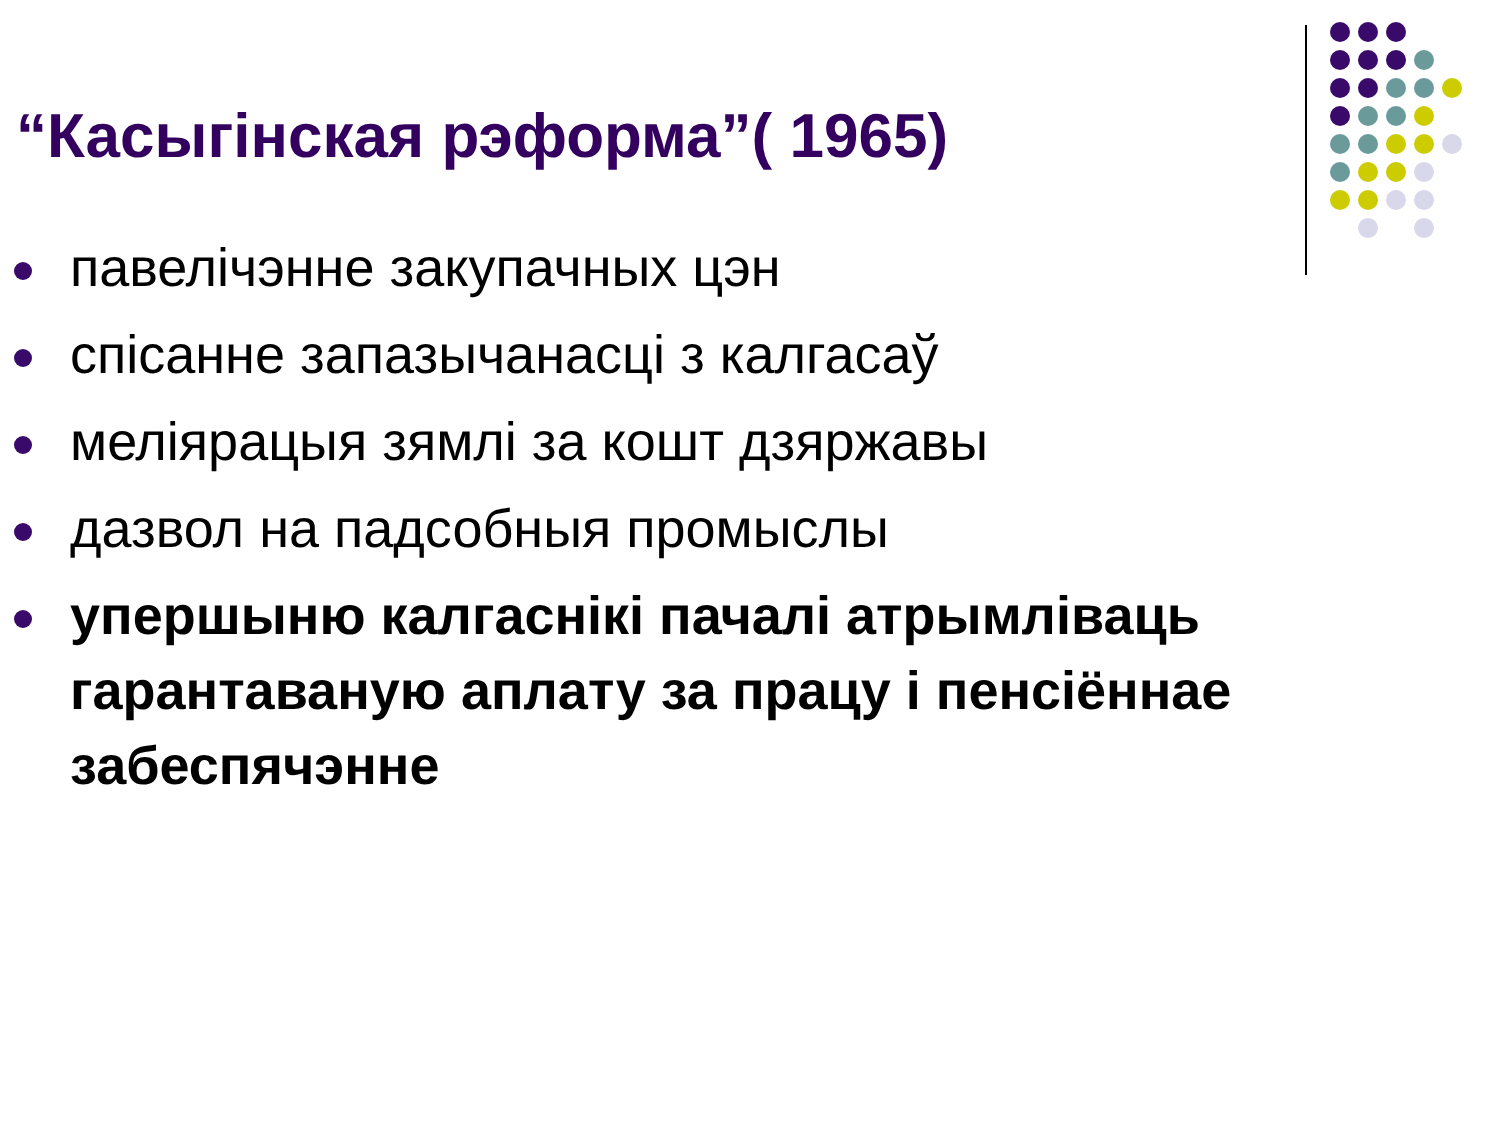“Касыгінская рэформа”( 1965)
павелічэнне закупачных цэн
спісанне запазычанасці з калгасаў
меліярацыя зямлі за кошт дзяржавы
дазвол на падсобныя промыслы
упершыню калгаснікі пачалі атрымліваць гарантаваную аплату за працу і пенсіённае забеспячэнне